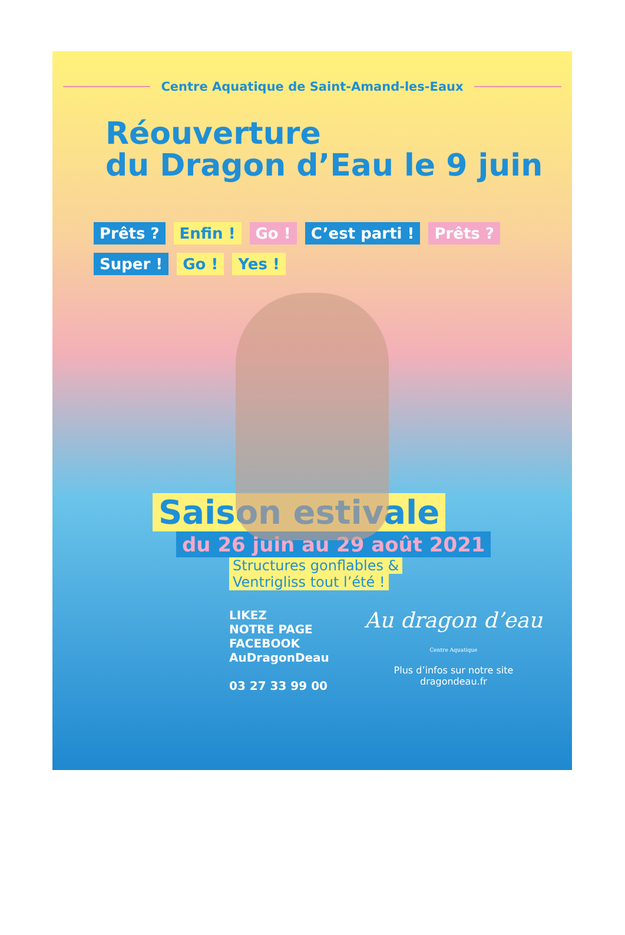Centre Aquatique de Saint-Amand-les-Eaux
Réouverture
du Dragon d’Eau le 9 juin
Prêts ? Enfin ! Go ! C’est parti ! Prêts ? Super ! Go ! Yes !
Saison estivale
du 26 juin au 29 août 2021
Structures gonflables &
Ventrigliss tout l’été !
LIKEZ
NOTRE PAGE
FACEBOOK
AuDragonDeau
03 27 33 99 00
Au dragon d’eau
Centre Aquatique
Plus d’infos sur notre site
dragondeau.fr